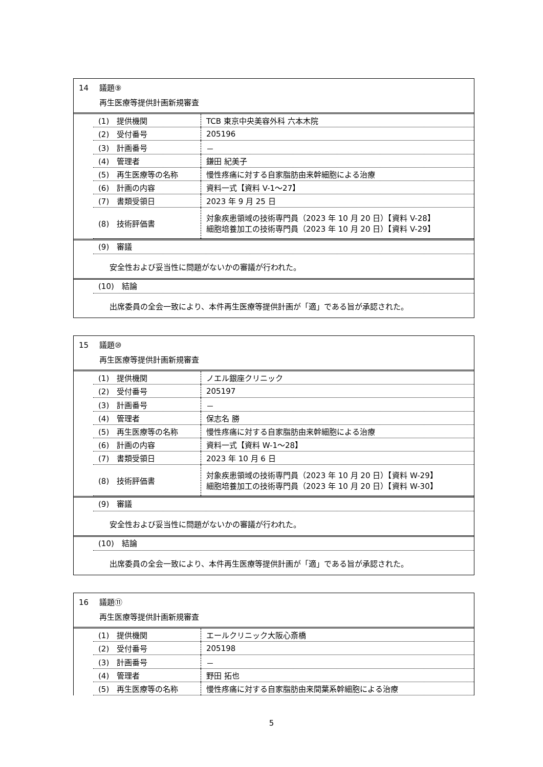14 議題⑨
再生医療等提供計画新規審査
| (1) 提供機関 | TCB 東京中央美容外科 六本木院 |
| (2) 受付番号 | 205196 |
| (3) 計画番号 | － |
| (4) 管理者 | 鎌田 紀美子 |
| (5) 再生医療等の名称 | 慢性疼痛に対する自家脂肪由来幹細胞による治療 |
| (6) 計画の内容 | 資料一式【資料 V-1～27】 |
| (7) 書類受領日 | 2023 年 9 月 25 日 |
| (8) 技術評価書 | 対象疾患領域の技術専門員（2023 年 10 月 20 日）【資料 V-28】 細胞培養加工の技術専門員（2023 年 10 月 20 日）【資料 V-29】 |
(9)　審議
安全性および妥当性に問題がないかの審議が行われた。
(10)　結論
出席委員の全会一致により、本件再生医療等提供計画が「適」である旨が承認された。
15 議題⑩
再生医療等提供計画新規審査
| (1) 提供機関 | ノエル銀座クリニック |
| (2) 受付番号 | 205197 |
| (3) 計画番号 | － |
| (4) 管理者 | 保志名 勝 |
| (5) 再生医療等の名称 | 慢性疼痛に対する自家脂肪由来幹細胞による治療 |
| (6) 計画の内容 | 資料一式【資料 W-1～28】 |
| (7) 書類受領日 | 2023 年 10 月 6 日 |
| (8) 技術評価書 | 対象疾患領域の技術専門員（2023 年 10 月 20 日）【資料 W-29】 細胞培養加工の技術専門員（2023 年 10 月 20 日）【資料 W-30】 |
(9)　審議
安全性および妥当性に問題がないかの審議が行われた。
(10)　結論
出席委員の全会一致により、本件再生医療等提供計画が「適」である旨が承認された。
16 議題⑪
再生医療等提供計画新規審査
| (1) 提供機関 | エールクリニック大阪心斎橋 |
| (2) 受付番号 | 205198 |
| (3) 計画番号 | － |
| (4) 管理者 | 野田 拓也 |
| (5) 再生医療等の名称 | 慢性疼痛に対する自家脂肪由来間葉系幹細胞による治療 |
5